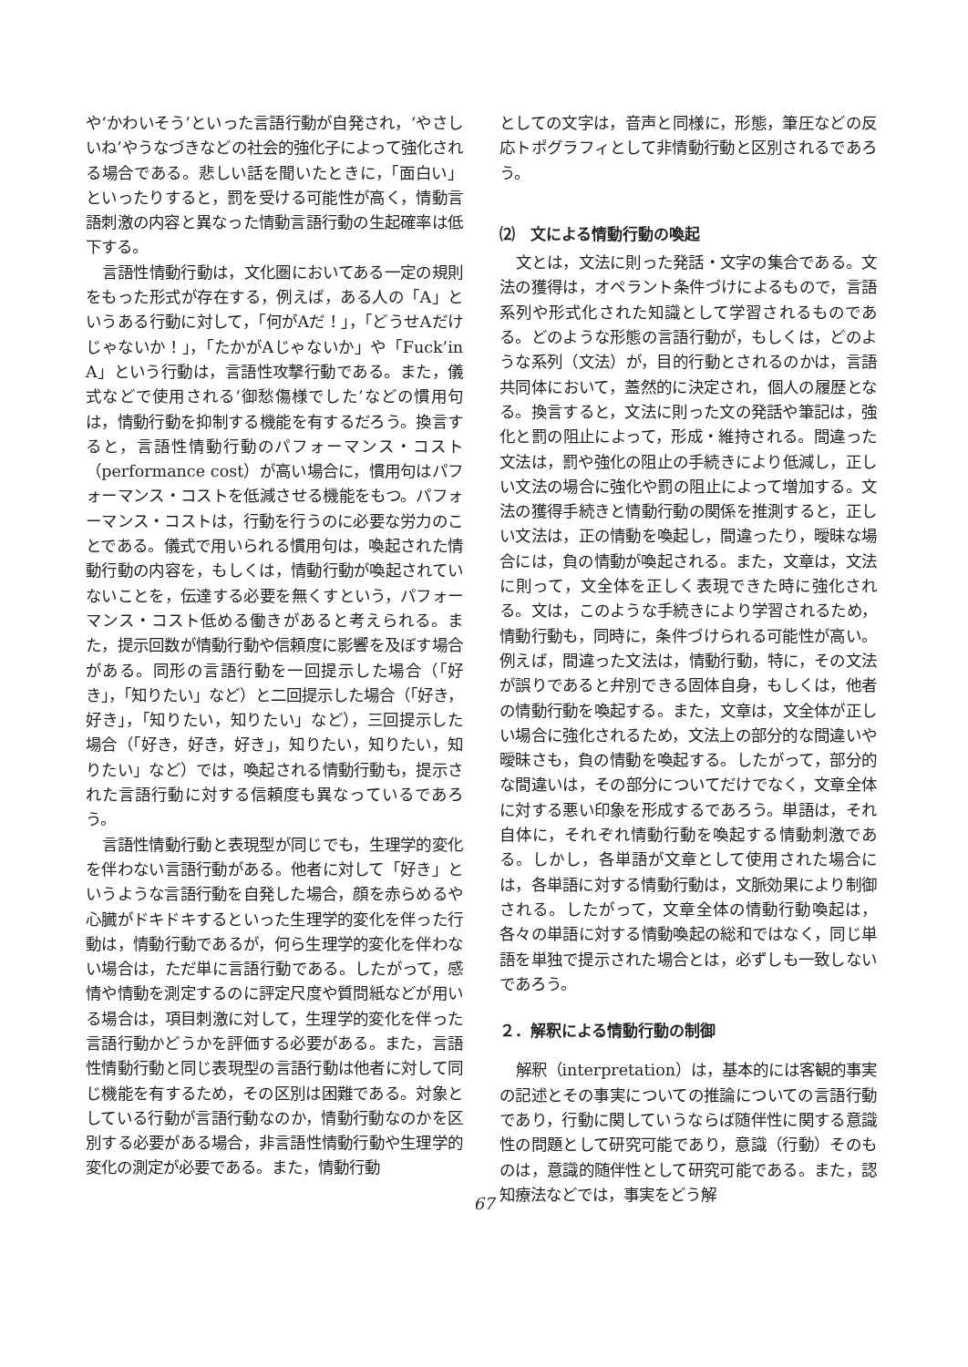や‘かわいそう’といった言語行動が自発され，‘やさしいね’やうなづきなどの社会的強化子によって強化される場合である。悲しい話を聞いたときに，「面白い」といったりすると，罰を受ける可能性が高く，情動言語刺激の内容と異なった情動言語行動の生起確率は低下する。
言語性情動行動は，文化圏においてある一定の規則をもった形式が存在する，例えば，ある人の「A」というある行動に対して，「何がAだ！」，「どうせAだけじゃないか！」，「たかがAじゃないか」や「Fuck’in A」という行動は，言語性攻撃行動である。また，儀式などで使用される‘御愁傷様でした’などの慣用句は，情動行動を抑制する機能を有するだろう。換言すると，言語性情動行動のパフォーマンス・コスト（performance cost）が高い場合に，慣用句はパフォーマンス・コストを低減させる機能をもつ。パフォーマンス・コストは，行動を行うのに必要な労力のことである。儀式で用いられる慣用句は，喚起された情動行動の内容を，もしくは，情動行動が喚起されていないことを，伝達する必要を無くすという，パフォーマンス・コスト低める働きがあると考えられる。また，提示回数が情動行動や信頼度に影響を及ぼす場合がある。同形の言語行動を一回提示した場合（「好き」，「知りたい」など）と二回提示した場合（「好き，好き」，「知りたい，知りたい」など），三回提示した場合（「好き，好き，好き」，知りたい，知りたい，知りたい」など）では，喚起される情動行動も，提示された言語行動に対する信頼度も異なっているであろう。
言語性情動行動と表現型が同じでも，生理学的変化を伴わない言語行動がある。他者に対して「好き」というような言語行動を自発した場合，顔を赤らめるや心臓がドキドキするといった生理学的変化を伴った行動は，情動行動であるが，何ら生理学的変化を伴わない場合は，ただ単に言語行動である。したがって，感情や情動を測定するのに評定尺度や質問紙などが用いる場合は，項目刺激に対して，生理学的変化を伴った言語行動かどうかを評価する必要がある。また，言語性情動行動と同じ表現型の言語行動は他者に対して同じ機能を有するため，その区別は困難である。対象としている行動が言語行動なのか，情動行動なのかを区別する必要がある場合，非言語性情動行動や生理学的変化の測定が必要である。また，情動行動
としての文字は，音声と同様に，形態，筆圧などの反応トポグラフィとして非情動行動と区別されるであろう。
⑵　文による情動行動の喚起
文とは，文法に則った発話・文字の集合である。文法の獲得は，オペラント条件づけによるもので，言語系列や形式化された知識として学習されるものである。どのような形態の言語行動が，もしくは，どのような系列（文法）が，目的行動とされるのかは，言語共同体において，蓋然的に決定され，個人の履歴となる。換言すると，文法に則った文の発話や筆記は，強化と罰の阻止によって，形成・維持される。間違った文法は，罰や強化の阻止の手続きにより低減し，正しい文法の場合に強化や罰の阻止によって増加する。文法の獲得手続きと情動行動の関係を推測すると，正しい文法は，正の情動を喚起し，間違ったり，曖昧な場合には，負の情動が喚起される。また，文章は，文法に則って，文全体を正しく表現できた時に強化される。文は，このような手続きにより学習されるため，情動行動も，同時に，条件づけられる可能性が高い。例えば，間違った文法は，情動行動，特に，その文法が誤りであると弁別できる固体自身，もしくは，他者の情動行動を喚起する。また，文章は，文全体が正しい場合に強化されるため，文法上の部分的な間違いや曖昧さも，負の情動を喚起する。したがって，部分的な間違いは，その部分についてだけでなく，文章全体に対する悪い印象を形成するであろう。単語は，それ自体に，それぞれ情動行動を喚起する情動刺激である。しかし，各単語が文章として使用された場合には，各単語に対する情動行動は，文脈効果により制御される。したがって，文章全体の情動行動喚起は，各々の単語に対する情動喚起の総和ではなく，同じ単語を単独で提示された場合とは，必ずしも一致しないであろう。
２．解釈による情動行動の制御
解釈（interpretation）は，基本的には客観的事実の記述とその事実についての推論についての言語行動であり，行動に関していうならば随伴性に関する意識性の問題として研究可能であり，意識（行動）そのものは，意識的随伴性として研究可能である。また，認知療法などでは，事実をどう解
67